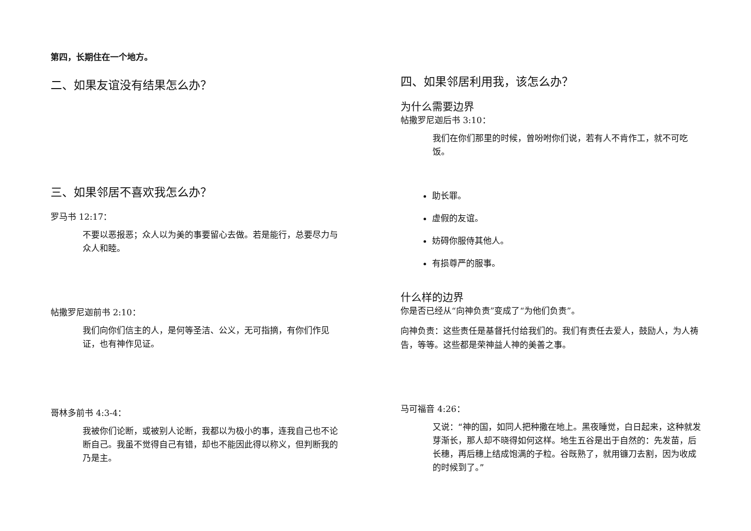第四，长期住在一个地方。
二、如果友谊没有结果怎么办？
三、如果邻居不喜欢我怎么办？
罗马书 12:17：
不要以恶报恶；众人以为美的事要留心去做。若是能行，总要尽力与众人和睦。
帖撒罗尼迦前书 2:10：
我们向你们信主的人，是何等圣洁、公义，无可指摘，有你们作见证，也有神作见证。
哥林多前书 4:3-4：
我被你们论断，或被别人论断，我都以为极小的事，连我自己也不论断自己。我虽不觉得自己有错，却也不能因此得以称义，但判断我的乃是主。
四、如果邻居利用我，该怎么办？
为什么需要边界
帖撒罗尼迦后书 3:10：
我们在你们那里的时候，曾吩咐你们说，若有人不肯作工，就不可吃饭。
助长罪。
虚假的友谊。
妨碍你服侍其他人。
有损尊严的服事。
什么样的边界
你是否已经从“向神负责”变成了“为他们负责”。
向神负责：这些责任是基督托付给我们的。我们有责任去爱人，鼓励人，为人祷告，等等。这些都是荣神益人神的美善之事。
马可福音 4:26：
又说：“神的国，如同人把种撒在地上。黑夜睡觉，白日起来，这种就发芽渐长，那人却不晓得如何这样。地生五谷是出于自然的：先发苗，后长穗，再后穗上结成饱满的子粒。谷既熟了，就用镰刀去割，因为收成的时候到了。”